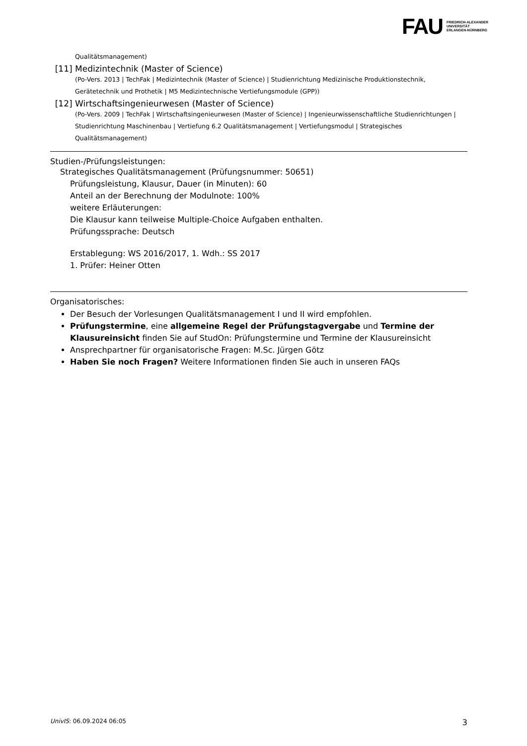FAU FRIEDRICH-ALEXANDER
UNIVERSITÄT
ERLANGEN-NÜRNBERG
Qualitätsmanagement)
[11] Medizintechnik (Master of Science)
(Po-Vers. 2013 | TechFak | Medizintechnik (Master of Science) | Studienrichtung Medizinische Produktionstechnik, Gerätetechnik und Prothetik | M5 Medizintechnische Vertiefungsmodule (GPP))
[12] Wirtschaftsingenieurwesen (Master of Science)
(Po-Vers. 2009 | TechFak | Wirtschaftsingenieurwesen (Master of Science) | Ingenieurwissenschaftliche Studienrichtungen | Studienrichtung Maschinenbau | Vertiefung 6.2 Qualitätsmanagement | Vertiefungsmodul | Strategisches Qualitätsmanagement)
Studien-/Prüfungsleistungen:
Strategisches Qualitätsmanagement (Prüfungsnummer: 50651)
Prüfungsleistung, Klausur, Dauer (in Minuten): 60
Anteil an der Berechnung der Modulnote: 100%
weitere Erläuterungen:
Die Klausur kann teilweise Multiple-Choice Aufgaben enthalten.
Prüfungssprache: Deutsch
Erstablegung: WS 2016/2017, 1. Wdh.: SS 2017
1. Prüfer: Heiner Otten
Organisatorisches:
Der Besuch der Vorlesungen Qualitätsmanagement I und II wird empfohlen.
Prüfungstermine, eine allgemeine Regel der Prüfungstagvergabe und Termine der Klausureinsicht finden Sie auf StudOn: Prüfungstermine und Termine der Klausureinsicht
Ansprechpartner für organisatorische Fragen: M.Sc. Jürgen Götz
Haben Sie noch Fragen? Weitere Informationen finden Sie auch in unseren FAQs
UnivIS: 06.09.2024 06:05 3